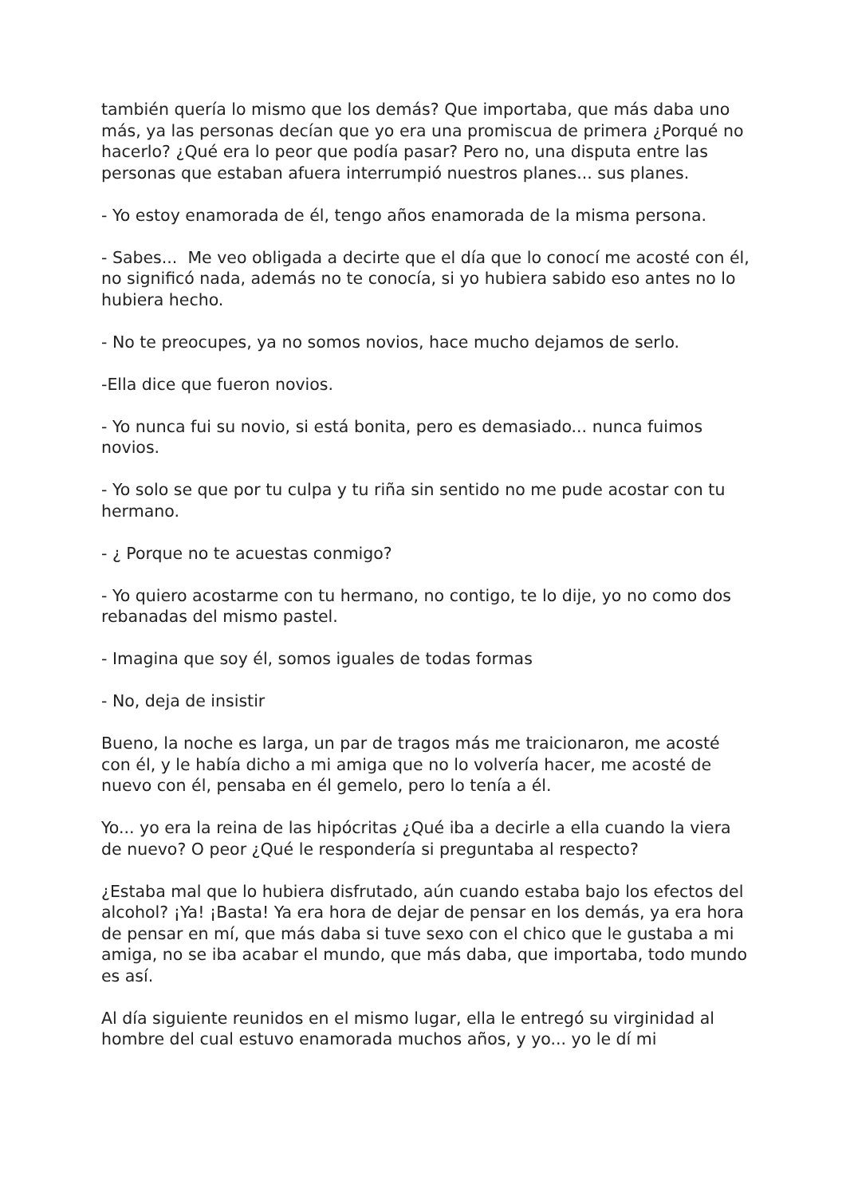también quería lo mismo que los demás? Que importaba, que más daba uno más, ya las personas decían que yo era una promiscua de primera ¿Porqué no hacerlo? ¿Qué era lo peor que podía pasar? Pero no, una disputa entre las personas que estaban afuera interrumpió nuestros planes... sus planes.
- Yo estoy enamorada de él, tengo años enamorada de la misma persona.
- Sabes... Me veo obligada a decirte que el día que lo conocí me acosté con él, no significó nada, además no te conocía, si yo hubiera sabido eso antes no lo hubiera hecho.
- No te preocupes, ya no somos novios, hace mucho dejamos de serlo.
-Ella dice que fueron novios.
- Yo nunca fui su novio, si está bonita, pero es demasiado... nunca fuimos novios.
- Yo solo se que por tu culpa y tu riña sin sentido no me pude acostar con tu hermano.
- ¿ Porque no te acuestas conmigo?
- Yo quiero acostarme con tu hermano, no contigo, te lo dije, yo no como dos rebanadas del mismo pastel.
- Imagina que soy él, somos iguales de todas formas
- No, deja de insistir
Bueno, la noche es larga, un par de tragos más me traicionaron, me acosté con él, y le había dicho a mi amiga que no lo volvería hacer, me acosté de nuevo con él, pensaba en él gemelo, pero lo tenía a él.
Yo... yo era la reina de las hipócritas ¿Qué iba a decirle a ella cuando la viera de nuevo? O peor ¿Qué le respondería si preguntaba al respecto?
¿Estaba mal que lo hubiera disfrutado, aún cuando estaba bajo los efectos del alcohol? ¡Ya! ¡Basta! Ya era hora de dejar de pensar en los demás, ya era hora de pensar en mí, que más daba si tuve sexo con el chico que le gustaba a mi amiga, no se iba acabar el mundo, que más daba, que importaba, todo mundo es así.
Al día siguiente reunidos en el mismo lugar, ella le entregó su virginidad al hombre del cual estuvo enamorada muchos años, y yo... yo le dí mi